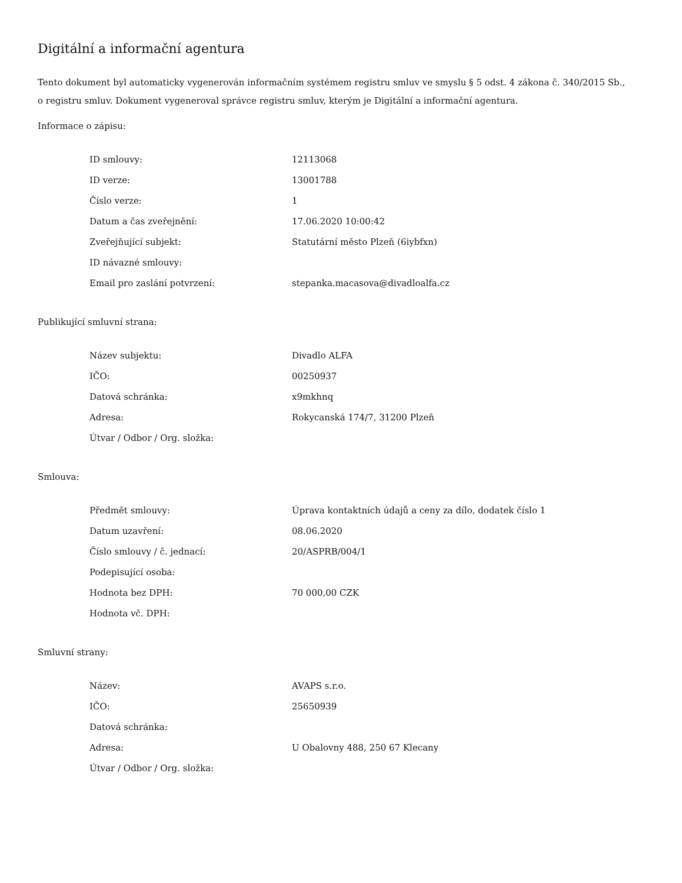Digitální a informační agentura
Tento dokument byl automaticky vygenerován informačním systémem registru smluv ve smyslu § 5 odst. 4 zákona č. 340/2015 Sb., o registru smluv. Dokument vygeneroval správce registru smluv, kterým je Digitální a informační agentura.
Informace o zápisu:
| ID smlouvy: | 12113068 |
| ID verze: | 13001788 |
| Číslo verze: | 1 |
| Datum a čas zveřejnění: | 17.06.2020 10:00:42 |
| Zveřejňující subjekt: | Statutární město Plzeň (6iybfxn) |
| ID návazné smlouvy: | |
| Email pro zaslání potvrzení: | stepanka.macasova@divadloalfa.cz |
Publikující smluvní strana:
| Název subjektu: | Divadlo ALFA |
| IČO: | 00250937 |
| Datová schránka: | x9mkhnq |
| Adresa: | Rokycanská 174/7, 31200 Plzeň |
| Útvar / Odbor / Org. složka: | |
Smlouva:
| Předmět smlouvy: | Úprava kontaktních údajů a ceny za dílo, dodatek číslo 1 |
| Datum uzavření: | 08.06.2020 |
| Číslo smlouvy / č. jednací: | 20/ASPRB/004/1 |
| Podepisující osoba: | |
| Hodnota bez DPH: | 70 000,00 CZK |
| Hodnota vč. DPH: | |
Smluvní strany:
| Název: | AVAPS s.r.o. |
| IČO: | 25650939 |
| Datová schránka: | |
| Adresa: | U Obalovny 488, 250 67 Klecany |
| Útvar / Odbor / Org. složka: | |